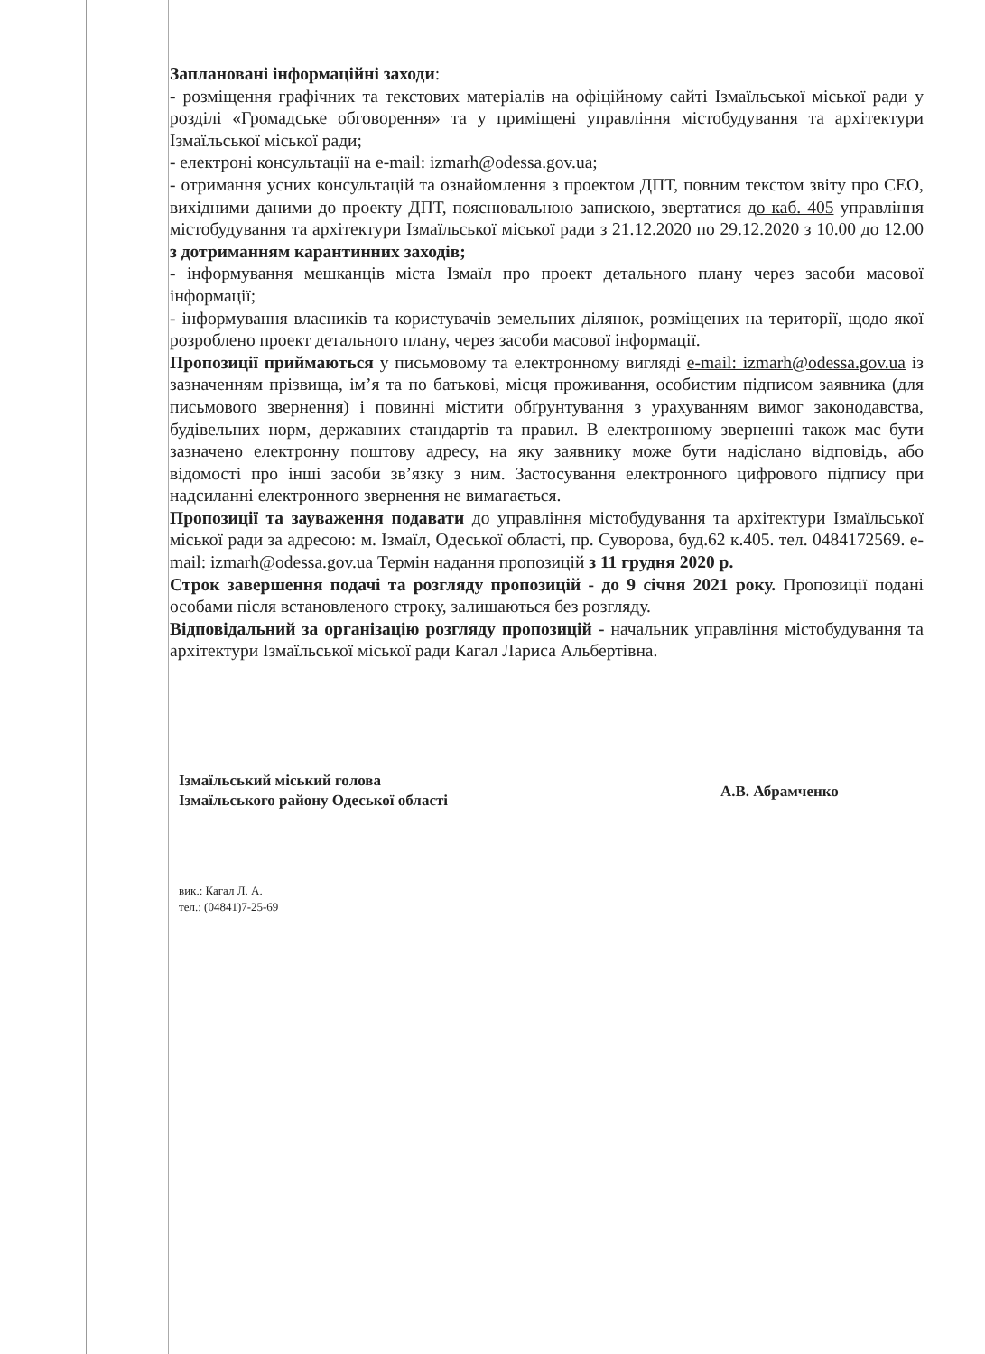Заплановані інформаційні заходи:
- розміщення графічних та текстових матеріалів на офіційному сайті Ізмаїльської міської ради у розділі «Громадське обговорення» та у приміщені управління містобудування та архітектури Ізмаїльської міської ради;
- електроні консультації на e-mail: izmarh@odessa.gov.ua;
- отримання усних консультацій та ознайомлення з проектом ДПТ, повним текстом звіту про СЕО, вихідними даними до проекту ДПТ, пояснювальною запискою, звертатися до каб. 405 управління містобудування та архітектури Ізмаїльської міської ради з 21.12.2020 по 29.12.2020 з 10.00 до 12.00 з дотриманням карантинних заходів;
- інформування мешканців міста Ізмаїл про проект детального плану через засоби масової інформації;
- інформування власників та користувачів земельних ділянок, розміщених на території, щодо якої розроблено проект детального плану, через засоби масової інформації.
Пропозиції приймаються у письмовому та електронному вигляді e-mail: izmarh@odessa.gov.ua із зазначенням прізвища, ім’я та по батькові, місця проживання, особистим підписом заявника (для письмового звернення) і повинні містити обґрунтування з урахуванням вимог законодавства, будівельних норм, державних стандартів та правил. В електронному зверненні також має бути зазначено електронну поштову адресу, на яку заявнику може бути надіслано відповідь, або відомості про інші засоби зв’язку з ним. Застосування електронного цифрового підпису при надсиланні електронного звернення не вимагається.
Пропозиції та зауваження подавати до управління містобудування та архітектури Ізмаїльської міської ради за адресою: м. Ізмаїл, Одеської області, пр. Суворова, буд.62 к.405. тел. 0484172569. e-mail: izmarh@odessa.gov.ua Термін надання пропозицій з 11 грудня 2020 р.
Строк завершення подачі та розгляду пропозицій - до 9 січня 2021 року. Пропозиції подані особами після встановленого строку, залишаються без розгляду.
Відповідальний за організацію розгляду пропозицій - начальник управління містобудування та архітектури Ізмаїльської міської ради Кагал Лариса Альбертівна.
Ізмаїльський міський голова
Ізмаїльського району Одеської області
А.В. Абрамченко
вик.: Кагал Л. А.
тел.: (04841)7-25-69